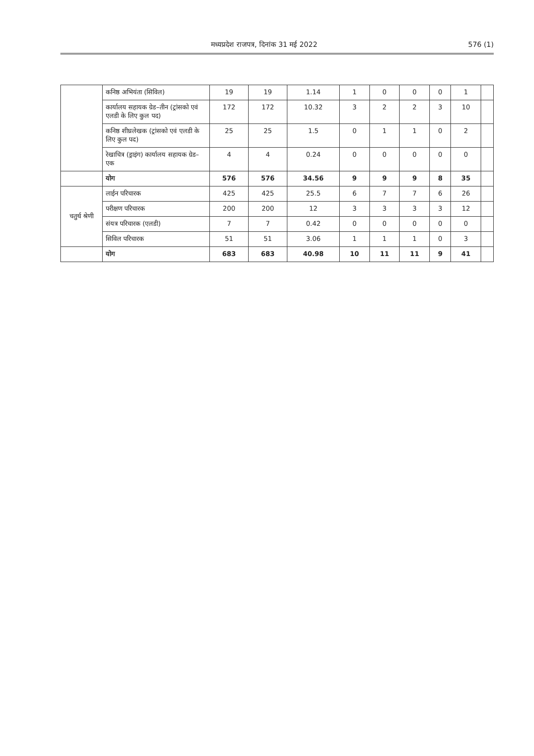मध्यप्रदेश राजपत्र, दिनांक 31 मई 2022 576 (1)
| | कनिष्ठ अभियंता (सिविल) | 19 | 19 | 1.14 | 1 | 0 | 0 | 0 | 1 | |
| | कार्यालय सहायक ग्रेड–तीन (ट्रांसको एवं एलडी के लिए कुल पद) | 172 | 172 | 10.32 | 3 | 2 | 2 | 3 | 10 | |
| | कनिष्ठ शीघ्रलेखक (ट्रांसको एवं एलडी के लिए कुल पद) | 25 | 25 | 1.5 | 0 | 1 | 1 | 0 | 2 | |
| | रेखाचित्र (ड्राइंग) कार्यालय सहायक ग्रेड–एक | 4 | 4 | 0.24 | 0 | 0 | 0 | 0 | 0 | |
| | योग | 576 | 576 | 34.56 | 9 | 9 | 9 | 8 | 35 | |
| चतुर्थ श्रेणी | लाईन परिचारक | 425 | 425 | 25.5 | 6 | 7 | 7 | 6 | 26 | |
| | परीक्षण परिचारक | 200 | 200 | 12 | 3 | 3 | 3 | 3 | 12 | |
| | संयत्र परिचारक (एलडी) | 7 | 7 | 0.42 | 0 | 0 | 0 | 0 | 0 | |
| | सिविल परिचारक | 51 | 51 | 3.06 | 1 | 1 | 1 | 0 | 3 | |
| | योग | 683 | 683 | 40.98 | 10 | 11 | 11 | 9 | 41 | |